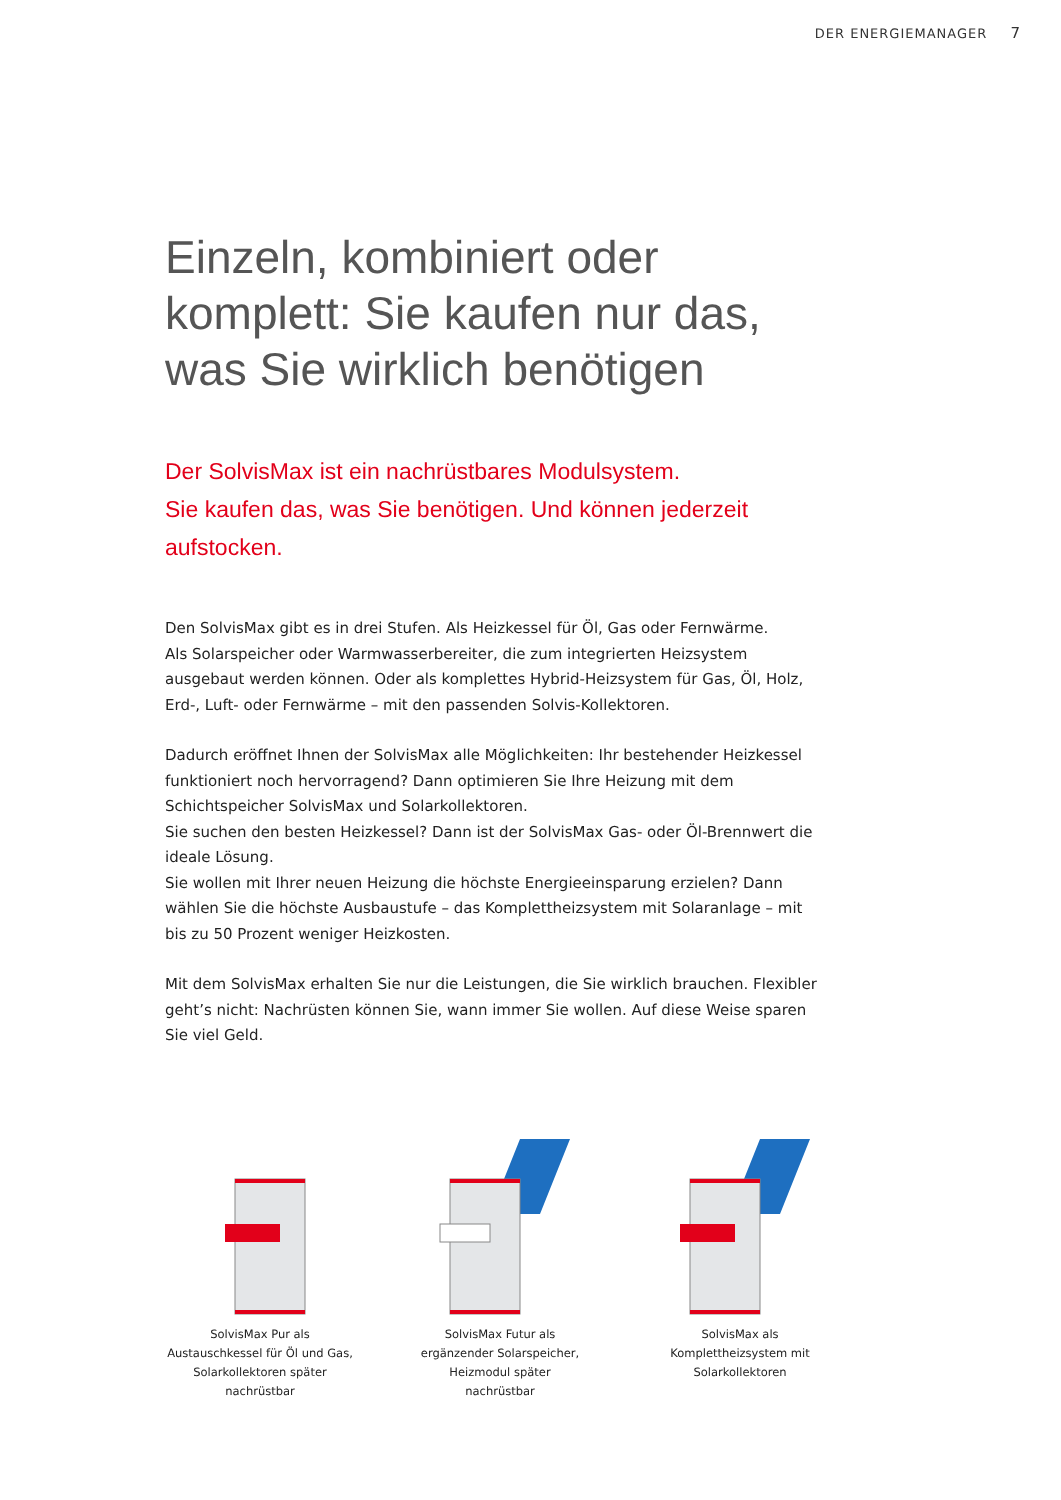DER ENERGIEMANAGER 7
Einzeln, kombiniert oder komplett: Sie kaufen nur das, was Sie wirklich benötigen
Der SolvisMax ist ein nachrüstbares Modulsystem.
Sie kaufen das, was Sie benötigen. Und können jederzeit aufstocken.
Den SolvisMax gibt es in drei Stufen. Als Heizkessel für Öl, Gas oder Fernwärme.
Als Solarspeicher oder Warmwasserbereiter, die zum integrierten Heizsystem ausgebaut werden können. Oder als komplettes Hybrid-Heizsystem für Gas, Öl, Holz, Erd-, Luft- oder Fernwärme – mit den passenden Solvis-Kollektoren.
Dadurch eröffnet Ihnen der SolvisMax alle Möglichkeiten: Ihr bestehender Heizkessel funktioniert noch hervorragend? Dann optimieren Sie Ihre Heizung mit dem Schichtspeicher SolvisMax und Solarkollektoren.
Sie suchen den besten Heizkessel? Dann ist der SolvisMax Gas- oder Öl-Brennwert die ideale Lösung.
Sie wollen mit Ihrer neuen Heizung die höchste Energieeinsparung erzielen? Dann wählen Sie die höchste Ausbaustufe – das Komplettheizsystem mit Solaranlage – mit bis zu 50 Prozent weniger Heizkosten.
Mit dem SolvisMax erhalten Sie nur die Leistungen, die Sie wirklich brauchen. Flexibler geht’s nicht: Nachrüsten können Sie, wann immer Sie wollen. Auf diese Weise sparen Sie viel Geld.
SolvisMax Pur als
Austauschkessel für Öl und Gas,
Solarkollektoren später
nachrüstbar
SolvisMax Futur als
ergänzender Solarspeicher,
Heizmodul später
nachrüstbar
SolvisMax als
Komplettheizsystem mit
Solarkollektoren